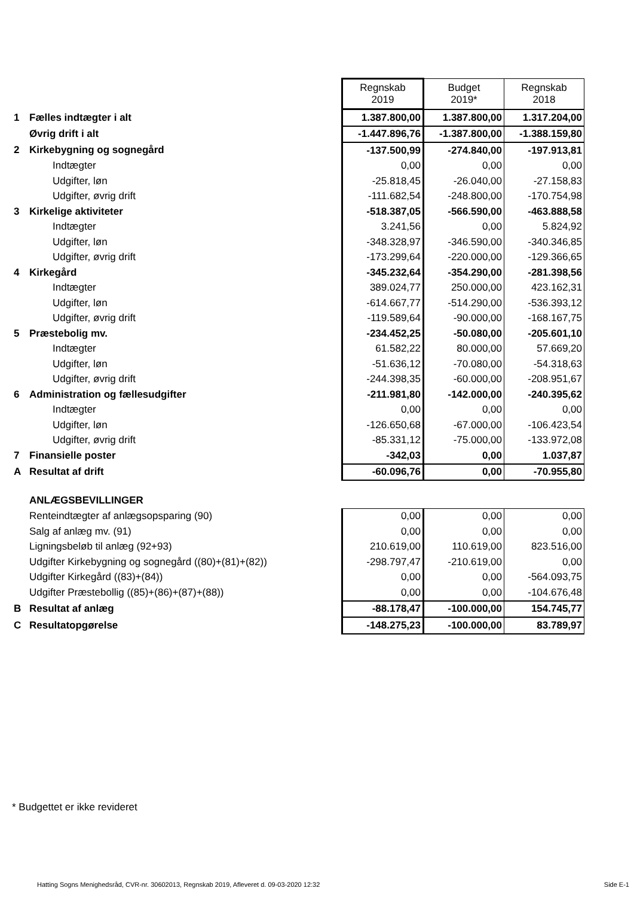| | | Regnskab 2019 | Budget 2019* | Regnskab 2018 |
| 1 | Fælles indtægter i alt | 1.387.800,00 | 1.387.800,00 | 1.317.204,00 |
| | Øvrig drift i alt | -1.447.896,76 | -1.387.800,00 | -1.388.159,80 |
| 2 | Kirkebygning og sognegård | -137.500,99 | -274.840,00 | -197.913,81 |
| | Indtægter | 0,00 | 0,00 | 0,00 |
| | Udgifter, løn | -25.818,45 | -26.040,00 | -27.158,83 |
| | Udgifter, øvrig drift | -111.682,54 | -248.800,00 | -170.754,98 |
| 3 | Kirkelige aktiviteter | -518.387,05 | -566.590,00 | -463.888,58 |
| | Indtægter | 3.241,56 | 0,00 | 5.824,92 |
| | Udgifter, løn | -348.328,97 | -346.590,00 | -340.346,85 |
| | Udgifter, øvrig drift | -173.299,64 | -220.000,00 | -129.366,65 |
| 4 | Kirkegård | -345.232,64 | -354.290,00 | -281.398,56 |
| | Indtægter | 389.024,77 | 250.000,00 | 423.162,31 |
| | Udgifter, løn | -614.667,77 | -514.290,00 | -536.393,12 |
| | Udgifter, øvrig drift | -119.589,64 | -90.000,00 | -168.167,75 |
| 5 | Præstebolig mv. | -234.452,25 | -50.080,00 | -205.601,10 |
| | Indtægter | 61.582,22 | 80.000,00 | 57.669,20 |
| | Udgifter, løn | -51.636,12 | -70.080,00 | -54.318,63 |
| | Udgifter, øvrig drift | -244.398,35 | -60.000,00 | -208.951,67 |
| 6 | Administration og fællesudgifter | -211.981,80 | -142.000,00 | -240.395,62 |
| | Indtægter | 0,00 | 0,00 | 0,00 |
| | Udgifter, løn | -126.650,68 | -67.000,00 | -106.423,54 |
| | Udgifter, øvrig drift | -85.331,12 | -75.000,00 | -133.972,08 |
| 7 | Finansielle poster | -342,03 | 0,00 | 1.037,87 |
| A | Resultat af drift | -60.096,76 | 0,00 | -70.955,80 |
| | ANLÆGSBEVILLINGER | | | |
| | Renteindtægter af anlægsopsparing (90) | 0,00 | 0,00 | 0,00 |
| | Salg af anlæg mv. (91) | 0,00 | 0,00 | 0,00 |
| | Ligningsbeløb til anlæg (92+93) | 210.619,00 | 110.619,00 | 823.516,00 |
| | Udgifter Kirkebygning og sognegård ((80)+(81)+(82)) | -298.797,47 | -210.619,00 | 0,00 |
| | Udgifter Kirkegård ((83)+(84)) | 0,00 | 0,00 | -564.093,75 |
| | Udgifter Præstebollig ((85)+(86)+(87)+(88)) | 0,00 | 0,00 | -104.676,48 |
| B | Resultat af anlæg | -88.178,47 | -100.000,00 | 154.745,77 |
| C | Resultatopgørelse | -148.275,23 | -100.000,00 | 83.789,97 |
* Budgettet er ikke revideret
Hatting Sogns Menighedsråd, CVR-nr. 30602013, Regnskab 2019, Afleveret d. 09-03-2020 12:32 Side E-1